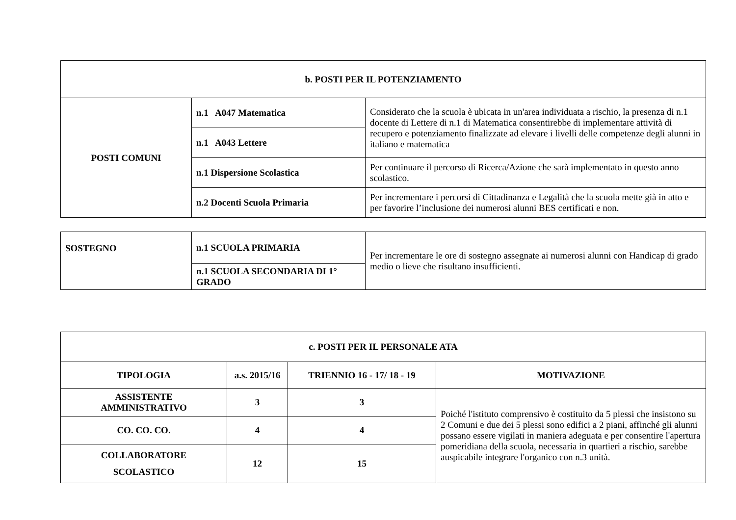| b. POSTI PER IL POTENZIAMENTO | | |
| --- | --- | --- |
| POSTI COMUNI | n.1 A047 Matematica | Considerato che la scuola è ubicata in un'area individuata a rischio, la presenza di n.1 docente di Lettere di n.1 di Matematica consentirebbe di implementare attività di recupero e potenziamento finalizzate ad elevare i livelli delle competenze degli alunni in italiano e matematica |
| | n.1 A043 Lettere | |
| | n.1 Dispersione Scolastica | Per continuare il percorso di Ricerca/Azione che sarà implementato in questo anno scolastico. |
| | n.2 Docenti Scuola Primaria | Per incrementare i percorsi di Cittadinanza e Legalità che la scuola mette già in atto e per favorire l’inclusione dei numerosi alunni BES certificati e non. |
| SOSTEGNO | n.1 SCUOLA PRIMARIA | Per incrementare le ore di sostegno assegnate ai numerosi alunni con Handicap di grado medio o lieve che risultano insufficienti. |
| | n.1 SCUOLA SECONDARIA DI 1° GRADO | |
| c. POSTI PER IL PERSONALE ATA | | | |
| --- | --- | --- | --- |
| TIPOLOGIA | a.s. 2015/16 | TRIENNIO 16 - 17/ 18 - 19 | MOTIVAZIONE |
| ASSISTENTE AMMINISTRATIVO | 3 | 3 | Poiché l'istituto comprensivo è costituito da 5 plessi che insistono su 2 Comuni e due dei 5 plessi sono edifici a 2 piani, affinché gli alunni possano essere vigilati in maniera adeguata e per consentire l'apertura pomeridiana della scuola, necessaria in quartieri a rischio, sarebbe auspicabile integrare l'organico con n.3 unità. |
| CO. CO. CO. | 4 | 4 | |
| COLLABORATORE SCOLASTICO | 12 | 15 | |